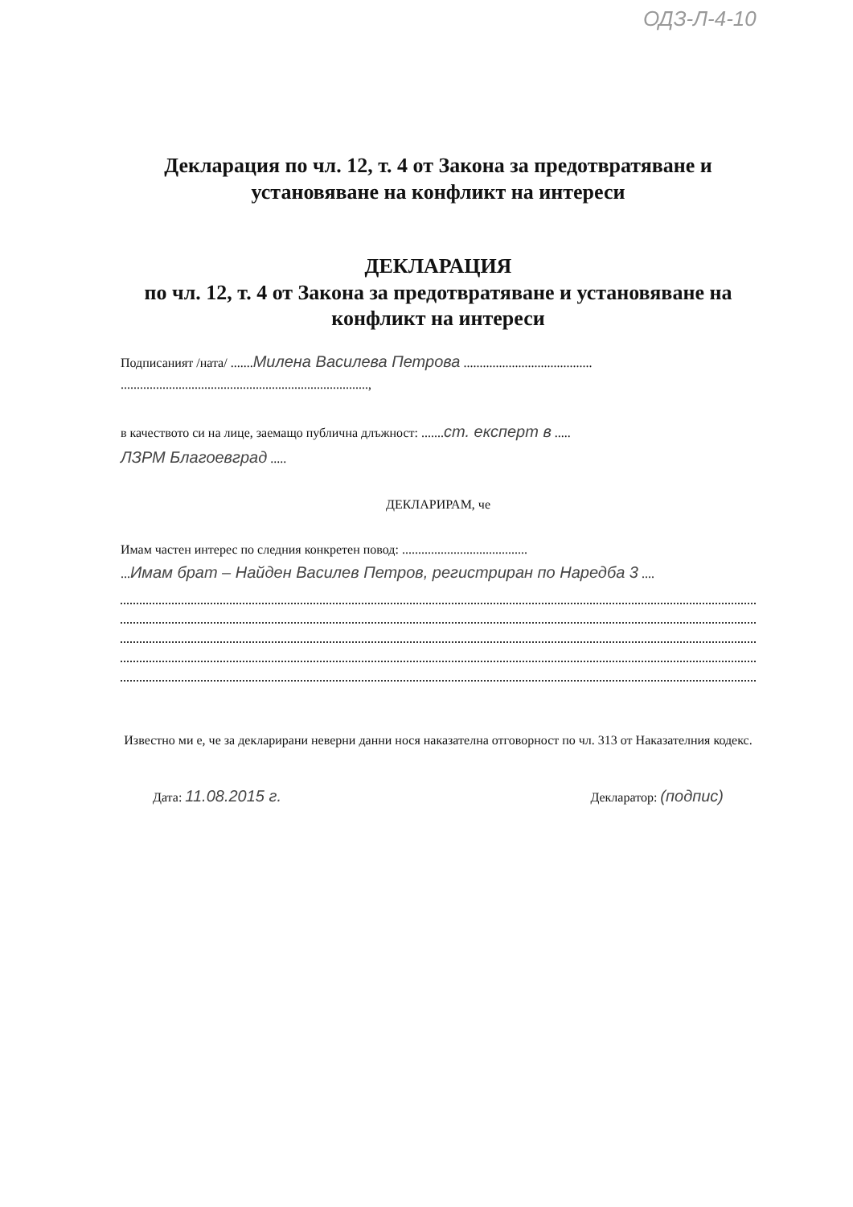ОДЗ-Л-4-10
Декларация по чл. 12, т. 4 от Закона за предотвратяване и установяване на конфликт на интереси
ДЕКЛАРАЦИЯ
по чл. 12, т. 4 от Закона за предотвратяване и установяване на конфликт на интереси
Подписаният /ната/ .......Милена Василева Петрова ........................................
.............................................................................,
в качеството си на лице, заемащо публична длъжност: .......ст. експерт в .....
ЛЗРМ Благоевград .....
ДЕКЛАРИРАМ, че
Имам частен интерес по следния конкретен повод: .......................................
...Имам брат – Найден Василев Петров, регистриран по Наредба 3 ....
Известно ми е, че за декларирани неверни данни нося наказателна отговорност по чл. 313 от Наказателния кодекс.
Дата: 11.08.2015 г.
Декларатор: (подпис)